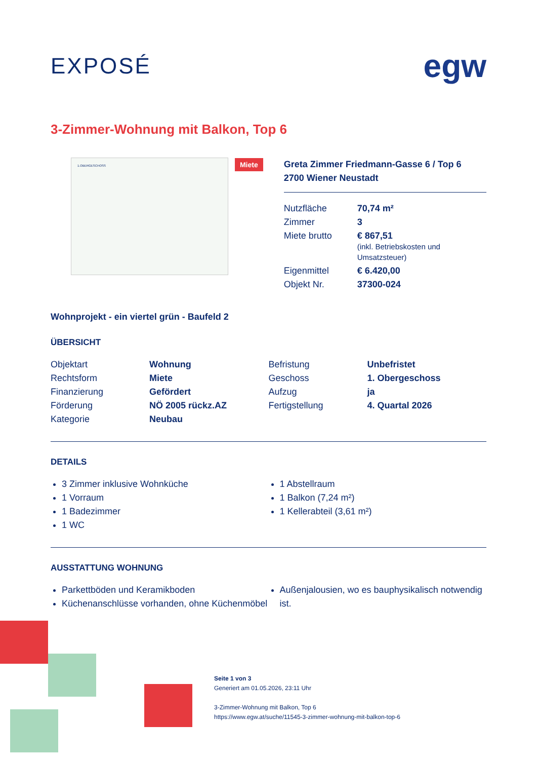EXPOSÉ
egw
3-Zimmer-Wohnung mit Balkon, Top 6
Miete
1.OBERGESCHOSS
Greta Zimmer Friedmann-Gasse 6 / Top 6
2700 Wiener Neustadt
| Nutzfläche | 70,74 m² |
| Zimmer | 3 |
| Miete brutto | € 867,51 (inkl. Betriebskosten und Umsatzsteuer) |
| Eigenmittel | € 6.420,00 |
| Objekt Nr. | 37300-024 |
Wohnprojekt - ein viertel grün - Baufeld 2
ÜBERSICHT
| Objektart | Wohnung |
| Rechtsform | Miete |
| Finanzierung | Gefördert |
| Förderung | NÖ 2005 rückz.AZ |
| Kategorie | Neubau |
| Befristung | Unbefristet |
| Geschoss | 1. Obergeschoss |
| Aufzug | ja |
| Fertigstellung | 4. Quartal 2026 |
DETAILS
3 Zimmer inklusive Wohnküche
1 Vorraum
1 Badezimmer
1 WC
1 Abstellraum
1 Balkon (7,24 m²)
1 Kellerabteil (3,61 m²)
AUSSTATTUNG WOHNUNG
Parkettböden und Keramikboden
Küchenanschlüsse vorhanden, ohne Küchenmöbel
Außenjalousien, wo es bauphysikalisch notwendig ist.
Seite 1 von 3
Generiert am 01.05.2026, 23:11 Uhr
3-Zimmer-Wohnung mit Balkon, Top 6
https://www.egw.at/suche/11545-3-zimmer-wohnung-mit-balkon-top-6